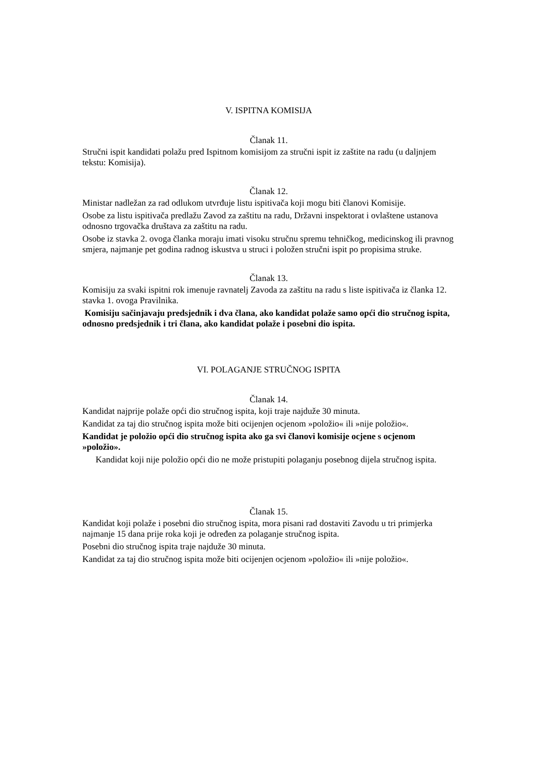V. ISPITNA KOMISIJA
Članak 11.
Stručni ispit kandidati polažu pred Ispitnom komisijom za stručni ispit iz zaštite na radu (u daljnjem tekstu: Komisija).
Članak 12.
Ministar nadležan za rad odlukom utvrđuje listu ispitivača koji mogu biti članovi Komisije.
Osobe za listu ispitivača predlažu Zavod za zaštitu na radu, Državni inspektorat i ovlaštene ustanova odnosno trgovačka društava za zaštitu na radu.
Osobe iz stavka 2. ovoga članka moraju imati visoku stručnu spremu tehničkog, medicinskog ili pravnog smjera, najmanje pet godina radnog iskustva u struci i položen stručni ispit po propisima struke.
Članak 13.
Komisiju za svaki ispitni rok imenuje ravnatelj Zavoda za zaštitu na radu s liste ispitivača iz članka 12. stavka 1. ovoga Pravilnika.
Komisiju sačinjavaju predsjednik i dva člana, ako kandidat polaže samo opći dio stručnog ispita, odnosno predsjednik i tri člana, ako kandidat polaže i posebni dio ispita.
VI. POLAGANJE STRUČNOG ISPITA
Članak 14.
Kandidat najprije polaže opći dio stručnog ispita, koji traje najduže 30 minuta.
Kandidat za taj dio stručnog ispita može biti ocijenjen ocjenom »položio« ili »nije položio«.
Kandidat je položio opći dio stručnog ispita ako ga svi članovi komisije ocjene s ocjenom »položio».
Kandidat koji nije položio opći dio ne može pristupiti polaganju posebnog dijela stručnog ispita.
Članak 15.
Kandidat koji polaže i posebni dio stručnog ispita, mora pisani rad dostaviti Zavodu u tri primjerka najmanje 15 dana prije roka koji je određen za polaganje stručnog ispita.
Posebni dio stručnog ispita traje najduže 30 minuta.
Kandidat za taj dio stručnog ispita može biti ocijenjen ocjenom »položio« ili »nije položio«.